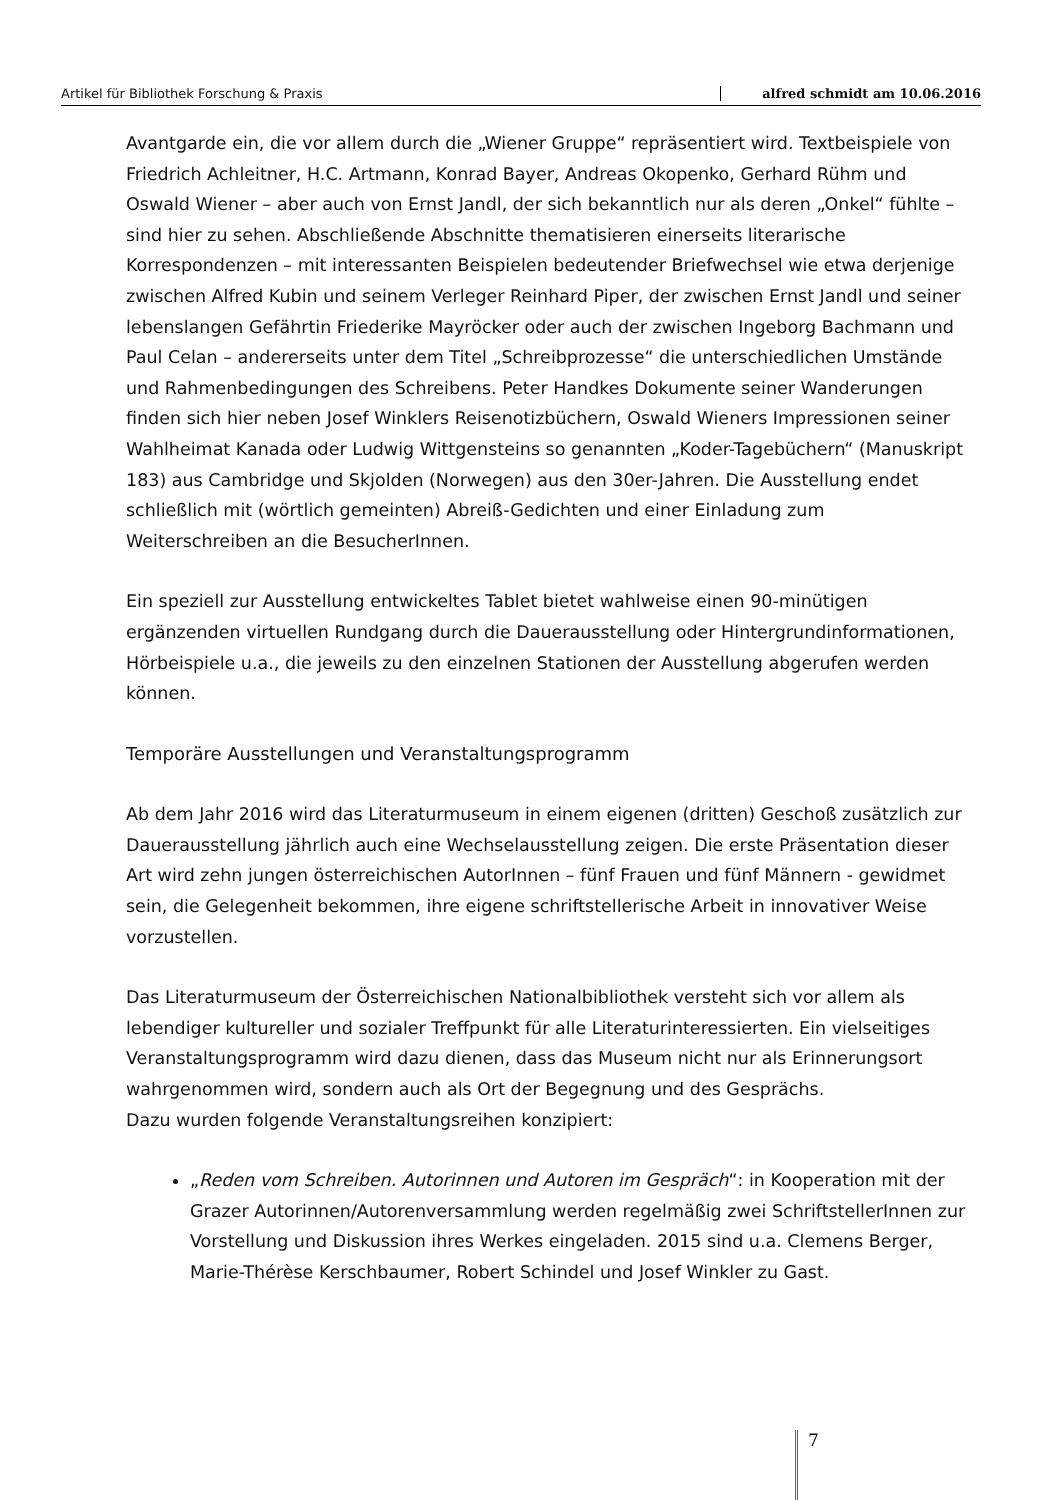Artikel für Bibliothek Forschung & Praxis alfred schmidt am 10.06.2016
Avantgarde ein, die vor allem durch die „Wiener Gruppe“ repräsentiert wird. Textbeispiele von Friedrich Achleitner, H.C. Artmann, Konrad Bayer, Andreas Okopenko, Gerhard Rühm und Oswald Wiener – aber auch von Ernst Jandl, der sich bekanntlich nur als deren „Onkel“ fühlte – sind hier zu sehen. Abschließende Abschnitte thematisieren einerseits literarische Korrespondenzen – mit interessanten Beispielen bedeutender Briefwechsel wie etwa derjenige zwischen Alfred Kubin und seinem Verleger Reinhard Piper, der zwischen Ernst Jandl und seiner lebenslangen Gefährtin Friederike Mayröcker oder auch der zwischen Ingeborg Bachmann und Paul Celan – andererseits unter dem Titel „Schreibprozesse“ die unterschiedlichen Umstände und Rahmenbedingungen des Schreibens. Peter Handkes Dokumente seiner Wanderungen finden sich hier neben Josef Winklers Reisenotizbüchern, Oswald Wieners Impressionen seiner Wahlheimat Kanada oder Ludwig Wittgensteins so genannten „Koder-Tagebüchern“ (Manuskript 183) aus Cambridge und Skjolden (Norwegen) aus den 30er-Jahren. Die Ausstellung endet schließlich mit (wörtlich gemeinten) Abreiß-Gedichten und einer Einladung zum Weiterschreiben an die BesucherInnen.
Ein speziell zur Ausstellung entwickeltes Tablet bietet wahlweise einen 90-minütigen ergänzenden virtuellen Rundgang durch die Dauerausstellung oder Hintergrundinformationen, Hörbeispiele u.a., die jeweils zu den einzelnen Stationen der Ausstellung abgerufen werden können.
Temporäre Ausstellungen und Veranstaltungsprogramm
Ab dem Jahr 2016 wird das Literaturmuseum in einem eigenen (dritten) Geschoß zusätzlich zur Dauerausstellung jährlich auch eine Wechselausstellung zeigen. Die erste Präsentation dieser Art wird zehn jungen österreichischen AutorInnen – fünf Frauen und fünf Männern - gewidmet sein, die Gelegenheit bekommen, ihre eigene schriftstellerische Arbeit in innovativer Weise vorzustellen.
Das Literaturmuseum der Österreichischen Nationalbibliothek versteht sich vor allem als lebendiger kultureller und sozialer Treffpunkt für alle Literaturinteressierten. Ein vielseitiges Veranstaltungsprogramm wird dazu dienen, dass das Museum nicht nur als Erinnerungsort wahrgenommen wird, sondern auch als Ort der Begegnung und des Gesprächs.
Dazu wurden folgende Veranstaltungsreihen konzipiert:
„Reden vom Schreiben. Autorinnen und Autoren im Gespräch“: in Kooperation mit der Grazer Autorinnen/Autorenversammlung werden regelmäßig zwei SchriftstellerInnen zur Vorstellung und Diskussion ihres Werkes eingeladen. 2015 sind u.a. Clemens Berger, Marie-Thérèse Kerschbaumer, Robert Schindel und Josef Winkler zu Gast.
7